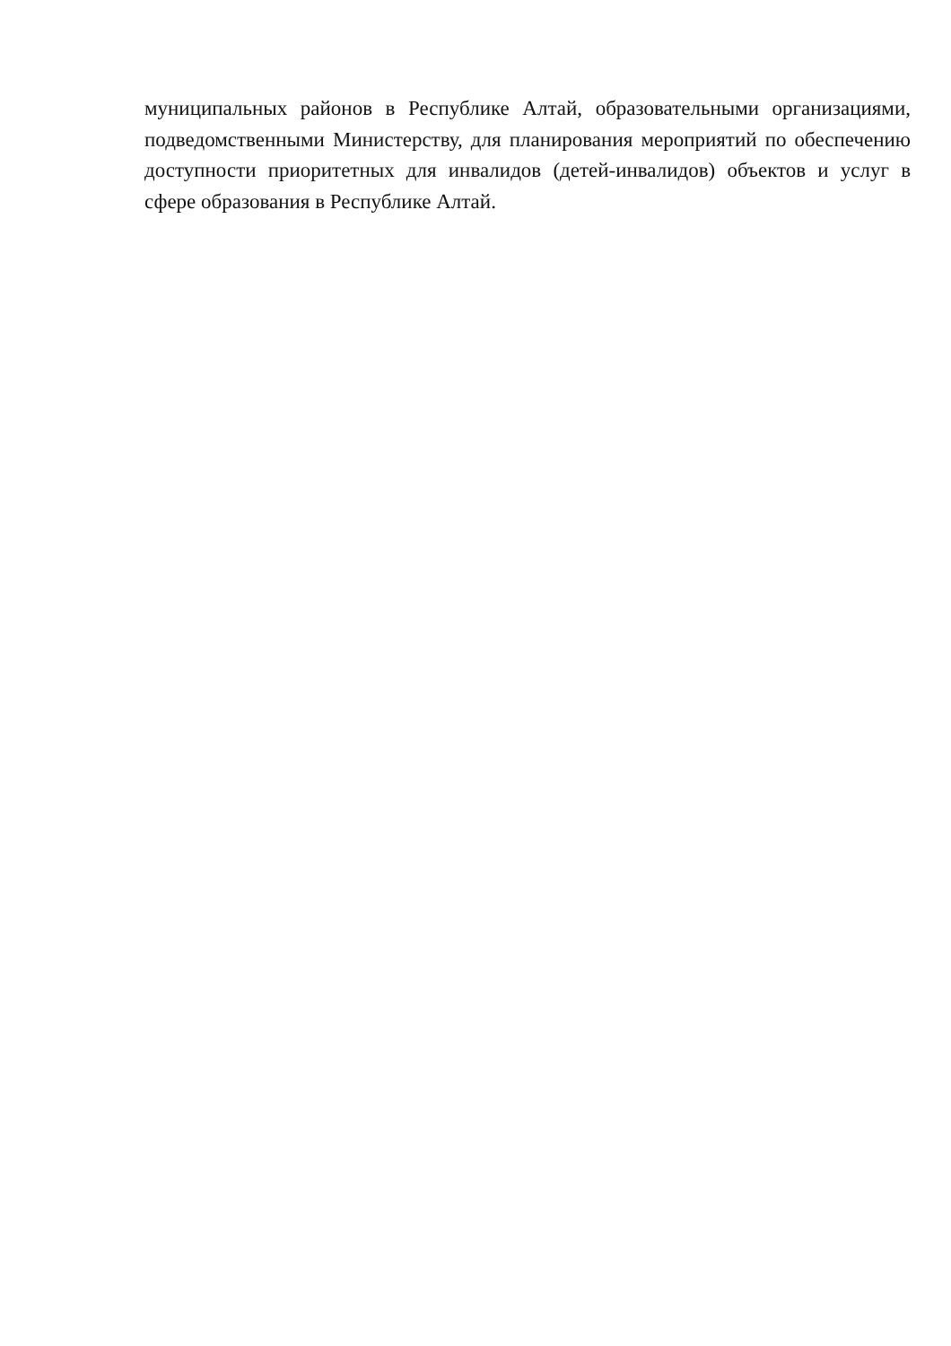муниципальных районов в Республике Алтай, образовательными организациями, подведомственными Министерству, для планирования мероприятий по обеспечению доступности приоритетных для инвалидов (детей-инвалидов) объектов и услуг в сфере образования в Республике Алтай.